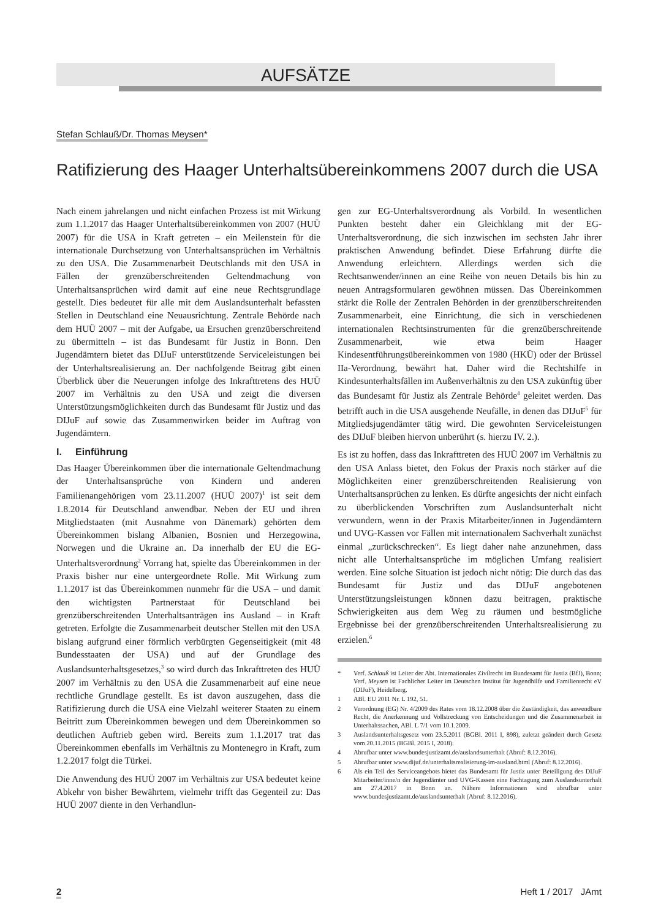AUFSÄTZE
Stefan Schlauß/Dr. Thomas Meysen*
Ratifizierung des Haager Unterhaltsübereinkommens 2007 durch die USA
Nach einem jahrelangen und nicht einfachen Prozess ist mit Wirkung zum 1.1.2017 das Haager Unterhaltsübereinkommen von 2007 (HUÜ 2007) für die USA in Kraft getreten – ein Meilenstein für die internationale Durchsetzung von Unterhaltsansprüchen im Verhältnis zu den USA. Die Zusammenarbeit Deutschlands mit den USA in Fällen der grenzüberschreitenden Geltendmachung von Unterhaltsansprüchen wird damit auf eine neue Rechtsgrundlage gestellt. Dies bedeutet für alle mit dem Auslandsunterhalt befassten Stellen in Deutschland eine Neuausrichtung. Zentrale Behörde nach dem HUÜ 2007 – mit der Aufgabe, ua Ersuchen grenzüberschreitend zu übermitteln – ist das Bundesamt für Justiz in Bonn. Den Jugendämtern bietet das DIJuF unterstützende Serviceleistungen bei der Unterhaltsrealisierung an. Der nachfolgende Beitrag gibt einen Überblick über die Neuerungen infolge des Inkrafttretens des HUÜ 2007 im Verhältnis zu den USA und zeigt die diversen Unterstützungsmöglichkeiten durch das Bundesamt für Justiz und das DIJuF auf sowie das Zusammenwirken beider im Auftrag von Jugendämtern.
I. Einführung
Das Haager Übereinkommen über die internationale Geltendmachung der Unterhaltsansprüche von Kindern und anderen Familienangehörigen vom 23.11.2007 (HUÜ 2007)<sup>1</sup> ist seit dem 1.8.2014 für Deutschland anwendbar. Neben der EU und ihren Mitgliedstaaten (mit Ausnahme von Dänemark) gehörten dem Übereinkommen bislang Albanien, Bosnien und Herzegowina, Norwegen und die Ukraine an. Da innerhalb der EU die EG-Unterhaltsverordnung<sup>2</sup> Vorrang hat, spielte das Übereinkommen in der Praxis bisher nur eine untergeordnete Rolle. Mit Wirkung zum 1.1.2017 ist das Übereinkommen nunmehr für die USA – und damit den wichtigsten Partnerstaat für Deutschland bei grenzüberschreitenden Unterhaltsanträgen ins Ausland – in Kraft getreten. Erfolgte die Zusammenarbeit deutscher Stellen mit den USA bislang aufgrund einer förmlich verbürgten Gegenseitigkeit (mit 48 Bundesstaaten der USA) und auf der Grundlage des Auslandsunterhaltsgesetzes,<sup>3</sup> so wird durch das Inkrafttreten des HUÜ 2007 im Verhältnis zu den USA die Zusammenarbeit auf eine neue rechtliche Grundlage gestellt. Es ist davon auszugehen, dass die Ratifizierung durch die USA eine Vielzahl weiterer Staaten zu einem Beitritt zum Übereinkommen bewegen und dem Übereinkommen so deutlichen Auftrieb geben wird. Bereits zum 1.1.2017 trat das Übereinkommen ebenfalls im Verhältnis zu Montenegro in Kraft, zum 1.2.2017 folgt die Türkei.
Die Anwendung des HUÜ 2007 im Verhältnis zur USA bedeutet keine Abkehr von bisher Bewährtem, vielmehr trifft das Gegenteil zu: Das HUÜ 2007 diente in den Verhandlun-
gen zur EG-Unterhaltsverordnung als Vorbild. In wesentlichen Punkten besteht daher ein Gleichklang mit der EG-Unterhaltsverordnung, die sich inzwischen im sechsten Jahr ihrer praktischen Anwendung befindet. Diese Erfahrung dürfte die Anwendung erleichtern. Allerdings werden sich die Rechtsanwender/innen an eine Reihe von neuen Details bis hin zu neuen Antragsformularen gewöhnen müssen. Das Übereinkommen stärkt die Rolle der Zentralen Behörden in der grenzüberschreitenden Zusammenarbeit, eine Einrichtung, die sich in verschiedenen internationalen Rechtsinstrumenten für die grenzüberschreitende Zusammenarbeit, wie etwa beim Haager Kindesentführungsübereinkommen von 1980 (HKÜ) oder der Brüssel IIa-Verordnung, bewährt hat. Daher wird die Rechtshilfe in Kindesunterhaltsfällen im Außenverhältnis zu den USA zukünftig über das Bundesamt für Justiz als Zentrale Behörde<sup>4</sup> geleitet werden. Das betrifft auch in die USA ausgehende Neufälle, in denen das DIJuF<sup>5</sup> für Mitgliedsjugendämter tätig wird. Die gewohnten Serviceleistungen des DIJuF bleiben hiervon unberührt (s. hierzu IV. 2.).
Es ist zu hoffen, dass das Inkrafttreten des HUÜ 2007 im Verhältnis zu den USA Anlass bietet, den Fokus der Praxis noch stärker auf die Möglichkeiten einer grenzüberschreitenden Realisierung von Unterhaltsansprüchen zu lenken. Es dürfte angesichts der nicht einfach zu überblickenden Vorschriften zum Auslandsunterhalt nicht verwundern, wenn in der Praxis Mitarbeiter/innen in Jugendämtern und UVG-Kassen vor Fällen mit internationalem Sachverhalt zunächst einmal „zurückschrecken“. Es liegt daher nahe anzunehmen, dass nicht alle Unterhaltsansprüche im möglichen Umfang realisiert werden. Eine solche Situation ist jedoch nicht nötig: Die durch das das Bundesamt für Justiz und das DIJuF angebotenen Unterstützungsleistungen können dazu beitragen, praktische Schwierigkeiten aus dem Weg zu räumen und bestmögliche Ergebnisse bei der grenzüberschreitenden Unterhaltsrealisierung zu erzielen.<sup>6</sup>
* Verf. Schlauß ist Leiter der Abt. Internationales Zivilrecht im Bundesamt für Justiz (BfJ), Bonn; Verf. Meysen ist Fachlicher Leiter im Deutschen Institut für Jugendhilfe und Familienrecht eV (DIJuF), Heidelberg.
1 ABl. EU 2011 Nr. L 192, 51.
2 Verordnung (EG) Nr. 4/2009 des Rates vom 18.12.2008 über die Zuständigkeit, das anwendbare Recht, die Anerkennung und Vollstreckung von Entscheidungen und die Zusammenarbeit in Unterhaltssachen, ABl. L 7/1 vom 10.1.2009.
3 Auslandsunterhaltsgesetz vom 23.5.2011 (BGBl. 2011 I, 898), zuletzt geändert durch Gesetz vom 20.11.2015 (BGBl. 2015 I, 2018).
4 Abrufbar unter www.bundesjustizamt.de/auslandsunterhalt (Abruf: 8.12.2016).
5 Abrufbar unter www.dijuf.de/unterhaltsrealisierung-im-ausland.html (Abruf: 8.12.2016).
6 Als ein Teil des Serviceangebots bietet das Bundesamt für Justiz unter Beteiligung des DIJuF Mitarbeiter/inne/n der Jugendämter und UVG-Kassen eine Fachtagung zum Auslandsunterhalt am 27.4.2017 in Bonn an. Nähere Informationen sind abrufbar unter www.bundesjustizamt.de/auslandsunterhalt (Abruf: 8.12.2016).
2 Heft 1 / 2017 JAmt